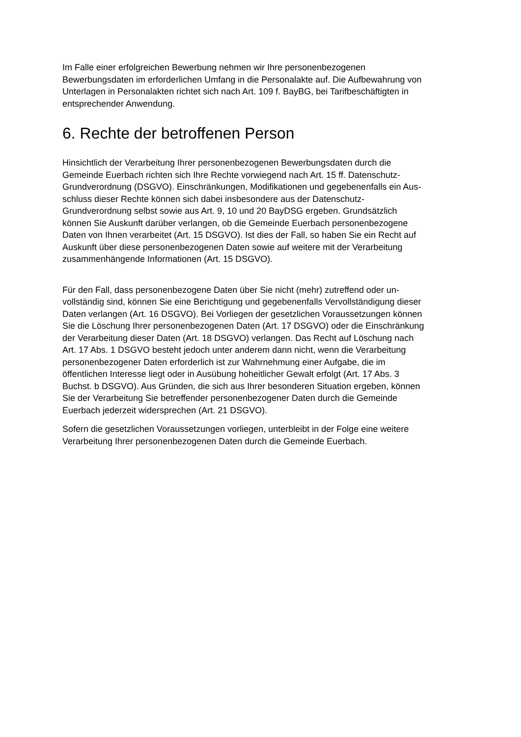Im Falle einer erfolgreichen Bewerbung nehmen wir Ihre personenbezogenen
Bewerbungsdaten im erforderlichen Umfang in die Personalakte auf. Die Aufbewahrung von
Unterlagen in Personalakten richtet sich nach Art. 109 f. BayBG, bei Tarifbeschäftigten in
entsprechender Anwendung.
6. Rechte der betroffenen Person
Hinsichtlich der Verarbeitung Ihrer personenbezogenen Bewerbungsdaten durch die
Gemeinde Euerbach richten sich Ihre Rechte vorwiegend nach Art. 15 ff. Datenschutz-
Grundverordnung (DSGVO). Einschränkungen, Modifikationen und gegebenenfalls ein Aus-
schluss dieser Rechte können sich dabei insbesondere aus der Datenschutz-
Grundverordnung selbst sowie aus Art. 9, 10 und 20 BayDSG ergeben. Grundsätzlich
können Sie Auskunft darüber verlangen, ob die Gemeinde Euerbach personenbezogene
Daten von Ihnen verarbeitet (Art. 15 DSGVO). Ist dies der Fall, so haben Sie ein Recht auf
Auskunft über diese personenbezogenen Daten sowie auf weitere mit der Verarbeitung
zusammenhängende Informationen (Art. 15 DSGVO).
Für den Fall, dass personenbezogene Daten über Sie nicht (mehr) zutreffend oder un-
vollständig sind, können Sie eine Berichtigung und gegebenenfalls Vervollständigung dieser
Daten verlangen (Art. 16 DSGVO). Bei Vorliegen der gesetzlichen Voraussetzungen können
Sie die Löschung Ihrer personenbezogenen Daten (Art. 17 DSGVO) oder die Einschränkung
der Verarbeitung dieser Daten (Art. 18 DSGVO) verlangen. Das Recht auf Löschung nach
Art. 17 Abs. 1 DSGVO besteht jedoch unter anderem dann nicht, wenn die Verarbeitung
personenbezogener Daten erforderlich ist zur Wahrnehmung einer Aufgabe, die im
öffentlichen Interesse liegt oder in Ausübung hoheitlicher Gewalt erfolgt (Art. 17 Abs. 3
Buchst. b DSGVO). Aus Gründen, die sich aus Ihrer besonderen Situation ergeben, können
Sie der Verarbeitung Sie betreffender personenbezogener Daten durch die Gemeinde
Euerbach jederzeit widersprechen (Art. 21 DSGVO).
Sofern die gesetzlichen Voraussetzungen vorliegen, unterbleibt in der Folge eine weitere
Verarbeitung Ihrer personenbezogenen Daten durch die Gemeinde Euerbach.